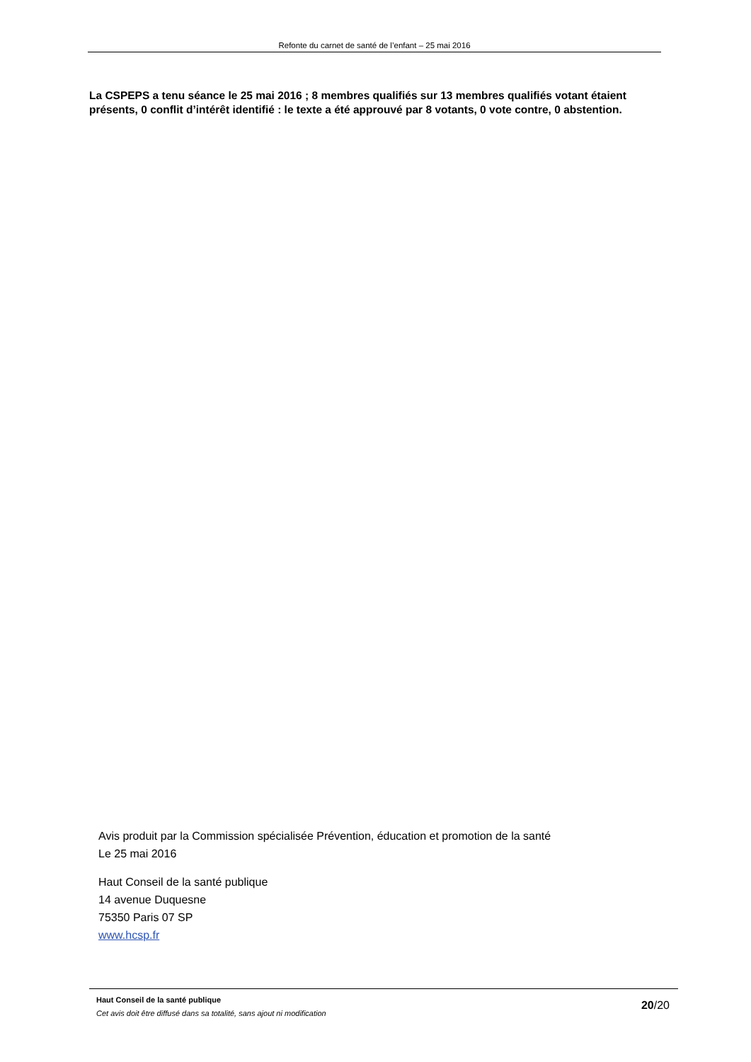Refonte du carnet de santé de l’enfant – 25 mai 2016
La CSPEPS a tenu séance le 25 mai 2016 ; 8 membres qualifiés sur 13 membres qualifiés votant étaient présents, 0 conflit d’intérêt identifié : le texte a été approuvé par 8 votants, 0 vote contre, 0 abstention.
Avis produit par la Commission spécialisée Prévention, éducation et promotion de la santé
Le 25 mai 2016
Haut Conseil de la santé publique
14 avenue Duquesne
75350 Paris 07 SP
www.hcsp.fr
Haut Conseil de la santé publique
Cet avis doit être diffusé dans sa totalité, sans ajout ni modification
20/20